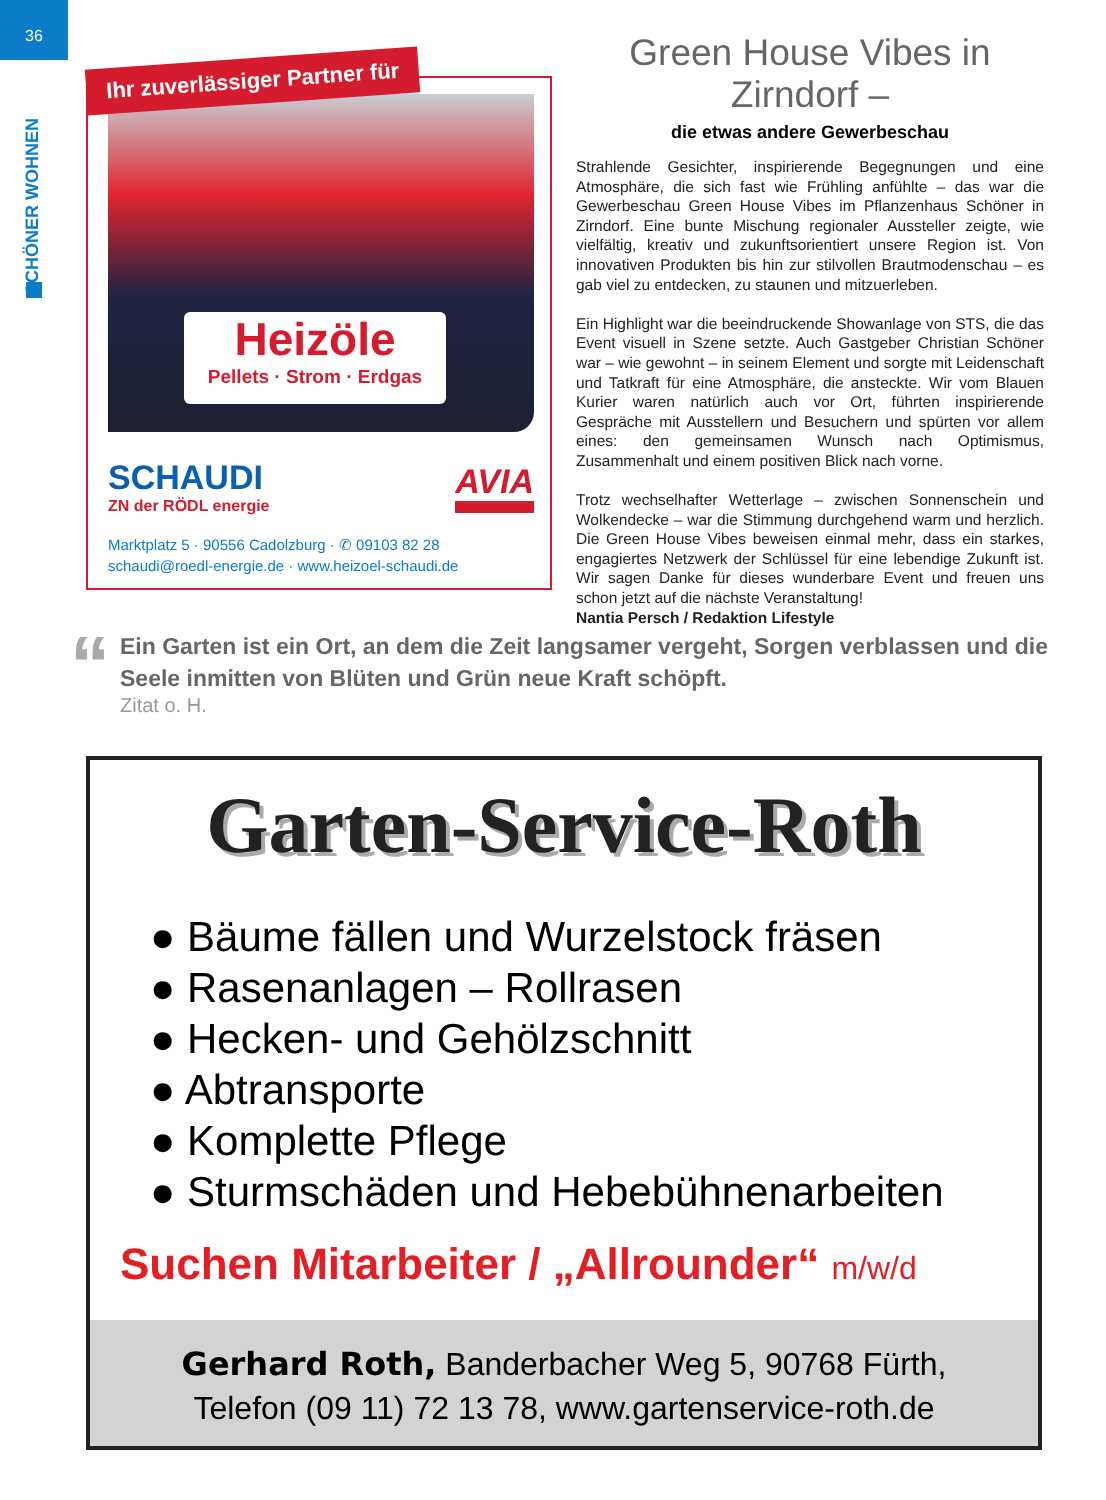36
SCHÖNER WOHNEN
Ihr zuverlässiger Partner für
Heizöle
Pellets · Strom · Erdgas
SCHAUDI
ZN der RÖDL energie
AVIA
Marktplatz 5 · 90556 Cadolzburg · ✆ 09103 82 28
schaudi@roedl-energie.de · www.heizoel-schaudi.de
Green House Vibes in Zirndorf –
die etwas andere Gewerbeschau
Strahlende Gesichter, inspirierende Begegnungen und eine Atmosphäre, die sich fast wie Frühling anfühlte – das war die Gewerbeschau Green House Vibes im Pflanzenhaus Schöner in Zirndorf. Eine bunte Mischung regionaler Aussteller zeigte, wie vielfältig, kreativ und zukunftsorientiert unsere Region ist. Von innovativen Produkten bis hin zur stilvollen Brautmodenschau – es gab viel zu entdecken, zu staunen und mitzuerleben.
Ein Highlight war die beeindruckende Showanlage von STS, die das Event visuell in Szene setzte. Auch Gastgeber Christian Schöner war – wie gewohnt – in seinem Element und sorgte mit Leidenschaft und Tatkraft für eine Atmosphäre, die ansteckte. Wir vom Blauen Kurier waren natürlich auch vor Ort, führten inspirierende Gespräche mit Ausstellern und Besuchern und spürten vor allem eines: den gemeinsamen Wunsch nach Optimismus, Zusammenhalt und einem positiven Blick nach vorne.
Trotz wechselhafter Wetterlage – zwischen Sonnenschein und Wolkendecke – war die Stimmung durchgehend warm und herzlich. Die Green House Vibes beweisen einmal mehr, dass ein starkes, engagiertes Netzwerk der Schlüssel für eine lebendige Zukunft ist. Wir sagen Danke für dieses wunderbare Event und freuen uns schon jetzt auf die nächste Veranstaltung!
Nantia Persch / Redaktion Lifestyle
“
Ein Garten ist ein Ort, an dem die Zeit langsamer vergeht, Sorgen verblassen und die Seele inmitten von Blüten und Grün neue Kraft schöpft.
Zitat o. H.
Garten-Service-Roth
● Bäume fällen und Wurzelstock fräsen
● Rasenanlagen – Rollrasen
● Hecken- und Gehölzschnitt
● Abtransporte
● Komplette Pflege
● Sturmschäden und Hebebühnenarbeiten
Suchen Mitarbeiter / „Allrounder“ m/w/d
Gerhard Roth, Banderbacher Weg 5, 90768 Fürth,
Telefon (09 11) 72 13 78, www.gartenservice-roth.de